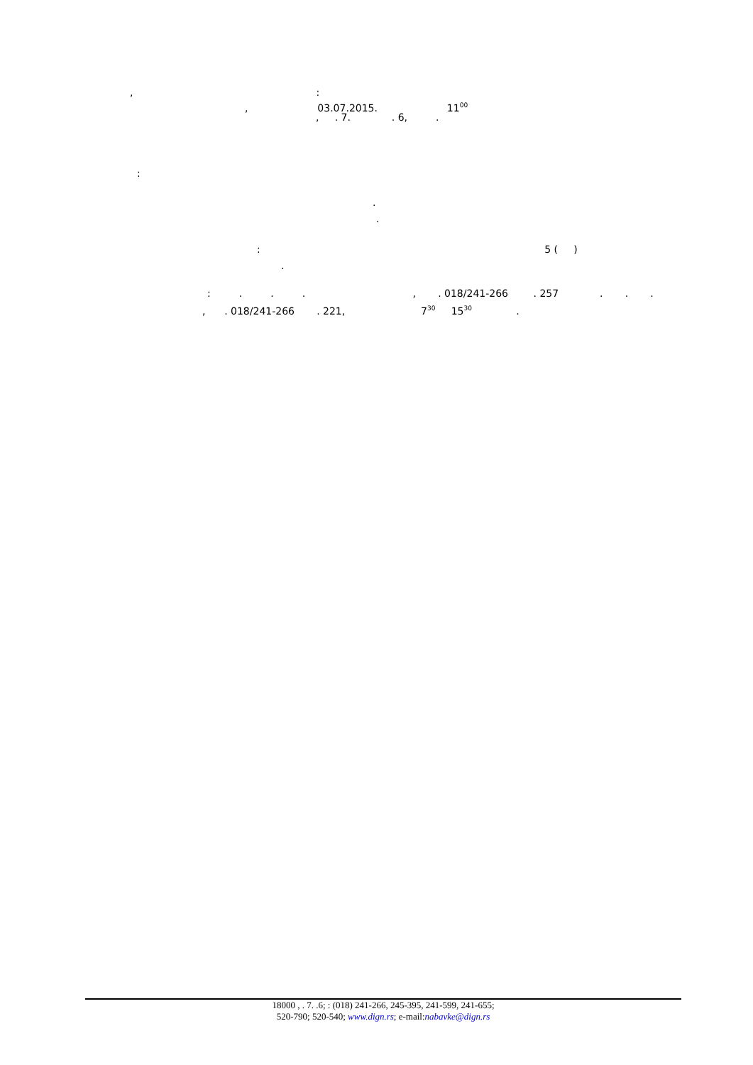, :
, 03.07.2015. 11<sup>00</sup>
, . 7. . 6, .
:
.
.
: 5 ( )
.
: . . . , . 018/241-266 . 257 . . .
, . 018/241-266 . 221, 7<sup>30</sup> 15<sup>30</sup> .
18000 , . 7. .6; : (018) 241-266, 245-395, 241-599, 241-655;
520-790; 520-540; www.dign.rs; e-mail:nabavke@dign.rs